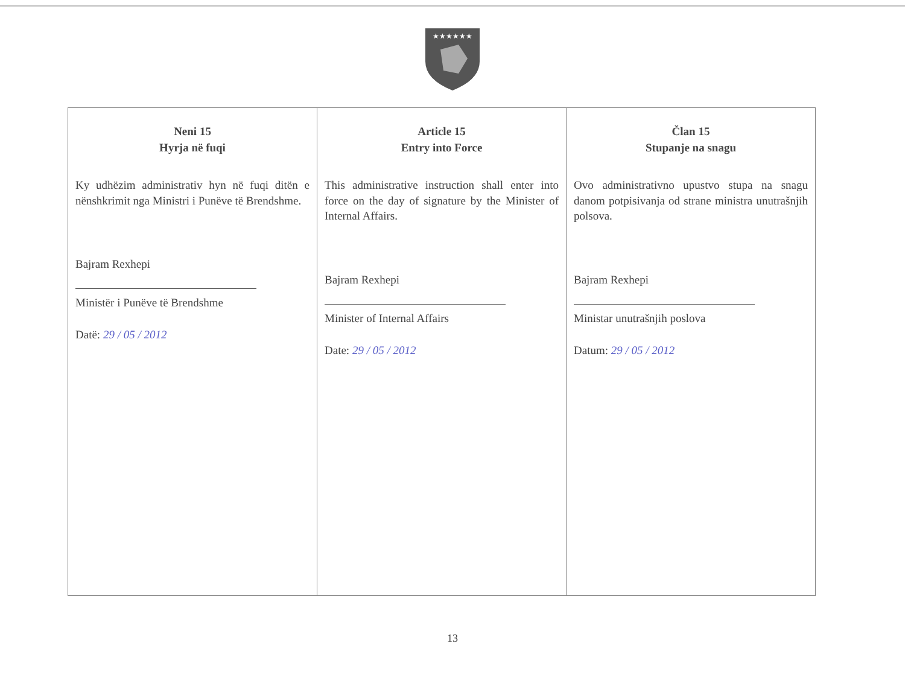★★★★★★
| Neni 15 Hyrja në fuqi Ky udhëzim administrativ hyn në fuqi ditën e nënshkrimit nga Ministri i Punëve të Brendshme. Bajram Rexhepi Ministër i Punëve të Brendshme Datë: 29 / 05 / 2012 | Article 15 Entry into Force This administrative instruction shall enter into force on the day of signature by the Minister of Internal Affairs. Bajram Rexhepi Minister of Internal Affairs Date: 29 / 05 / 2012 | Član 15 Stupanje na snagu Ovo administrativno upustvo stupa na snagu danom potpisivanja od strane ministra unutrašnjih polsova. Bajram Rexhepi Ministar unutrašnjih poslova Datum: 29 / 05 / 2012 |
13